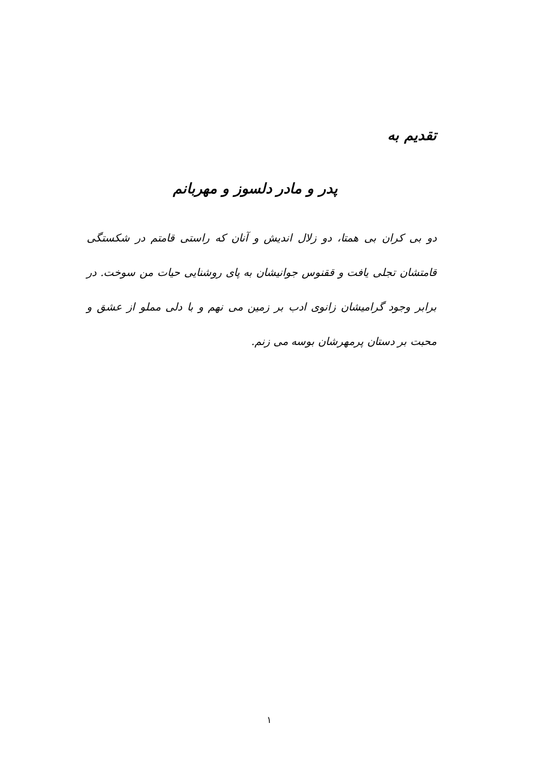تقدیم به
پدر و مادر دلسوز و مهربانم
دو بی کران بی همتا، دو زلال اندیش و آنان که راستی قامتم در شکستگی قامتشان تجلی یافت و ققنوس جوانیشان به پای روشنایی حیات من سوخت. در برابر وجود گرامیشان زانوی ادب بر زمین می نهم و با دلی مملو از عشق و محبت بر دستان پرمهرشان بوسه می زنم.
۱